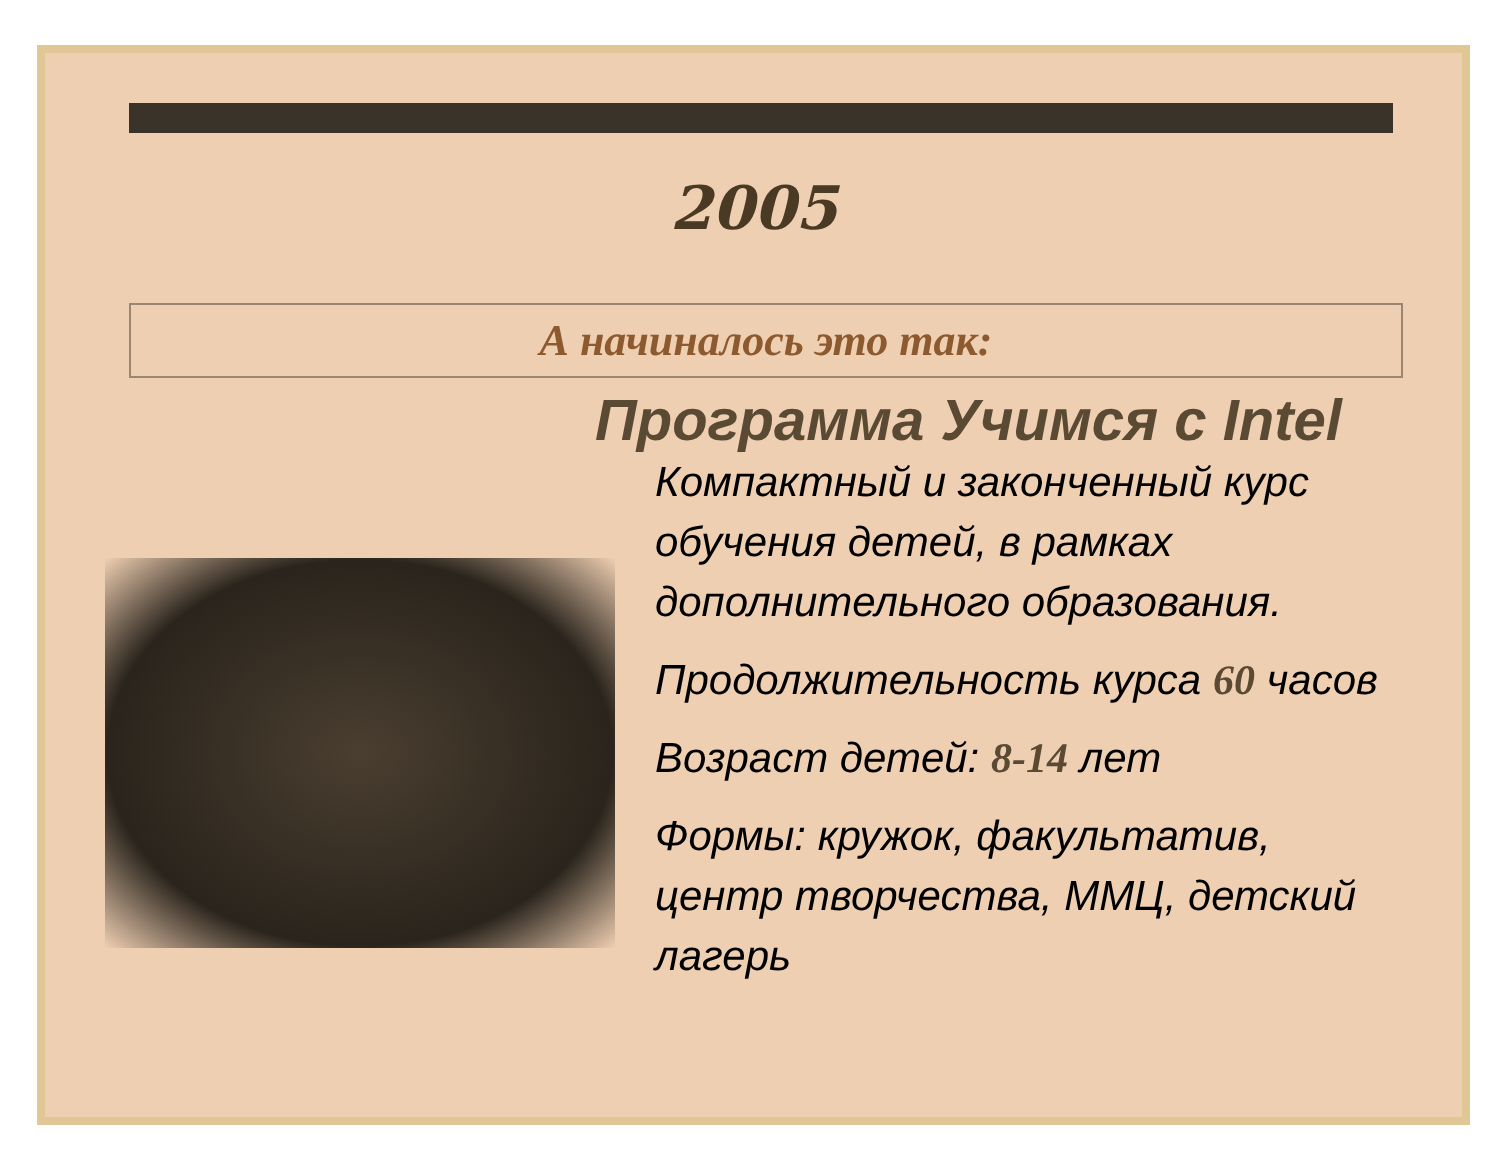2005
А начиналось это так:
Программа Учимся с Intel
Компактный и законченный курс обучения детей, в рамках дополнительного образования.
Продолжительность курса 60 часов
Возраст детей: 8-14 лет
Формы: кружок, факультатив, центр творчества, ММЦ, детский лагерь